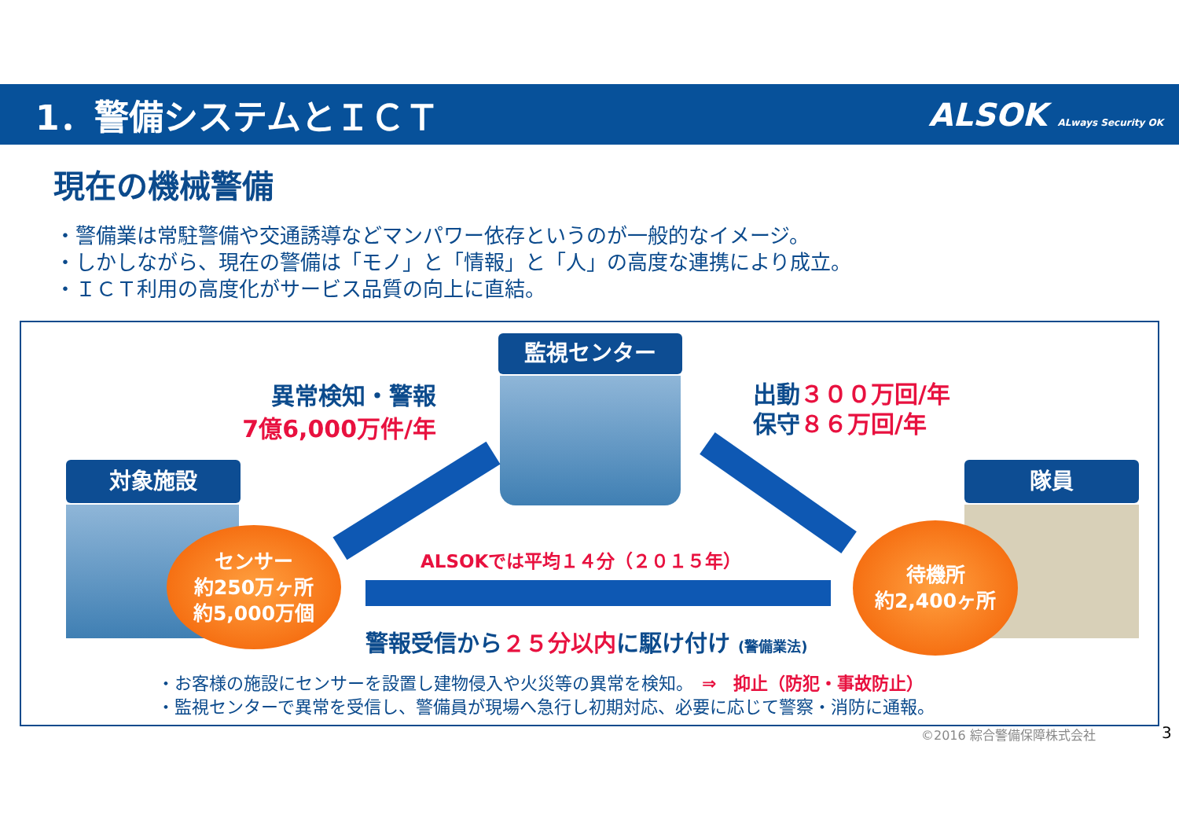1．警備システムとＩＣＴ ALSOK ALways Security OK
現在の機械警備
・警備業は常駐警備や交通誘導などマンパワー依存というのが一般的なイメージ。
・しかしながら、現在の警備は「モノ」と「情報」と「人」の高度な連携により成立。
・ＩＣＴ利用の高度化がサービス品質の向上に直結。
監視センター
対象施設 隊員
異常検知・警報
7億6,000万件/年
出動３００万回/年
保守８６万回/年
ALSOKでは平均１４分（２０１５年）
警報受信から２５分以内に駆け付け (警備業法)
センサー
約250万ヶ所
約5,000万個
待機所
約2,400ヶ所
・お客様の施設にセンサーを設置し建物侵入や火災等の異常を検知。　⇒　抑止（防犯・事故防止）
・監視センターで異常を受信し、警備員が現場へ急行し初期対応、必要に応じて警察・消防に通報。
©2016 綜合警備保障株式会社 3